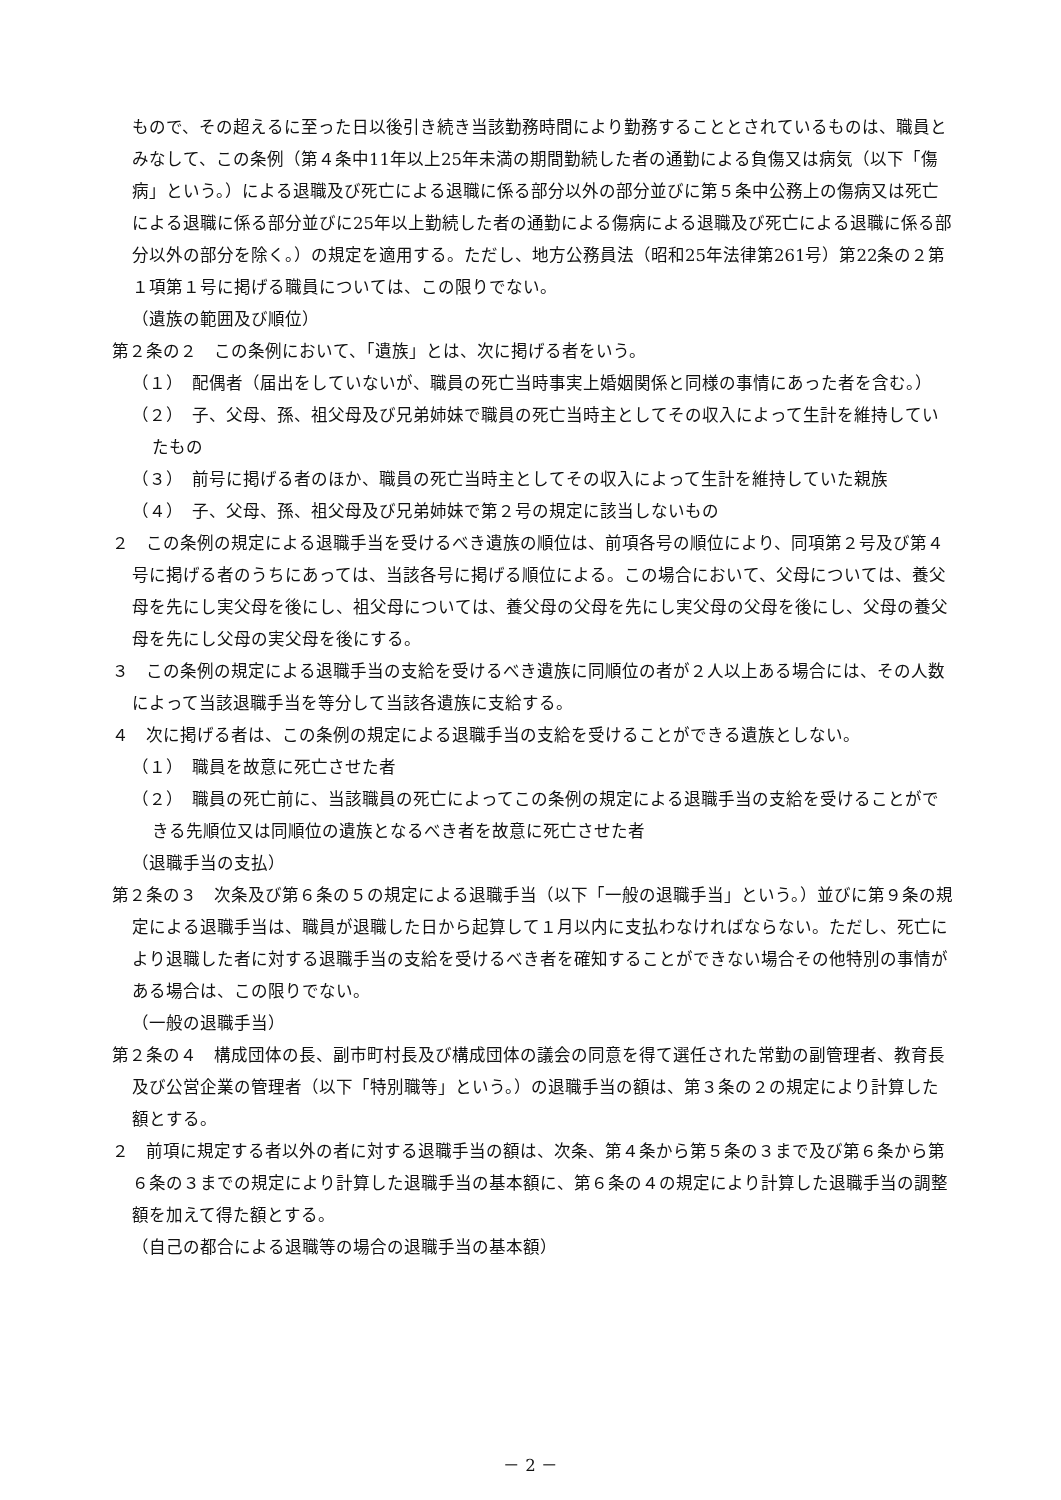もので、その超えるに至った日以後引き続き当該勤務時間により勤務することとされているものは、職員とみなして、この条例（第４条中11年以上25年未満の期間勤続した者の通勤による負傷又は病気（以下「傷病」という。）による退職及び死亡による退職に係る部分以外の部分並びに第５条中公務上の傷病又は死亡による退職に係る部分並びに25年以上勤続した者の通勤による傷病による退職及び死亡による退職に係る部分以外の部分を除く。）の規定を適用する。ただし、地方公務員法（昭和25年法律第261号）第22条の２第１項第１号に掲げる職員については、この限りでない。
（遺族の範囲及び順位）
第２条の２　この条例において、「遺族」とは、次に掲げる者をいう。
（１）　配偶者（届出をしていないが、職員の死亡当時事実上婚姻関係と同様の事情にあった者を含む。）
（２）　子、父母、孫、祖父母及び兄弟姉妹で職員の死亡当時主としてその収入によって生計を維持していたもの
（３）　前号に掲げる者のほか、職員の死亡当時主としてその収入によって生計を維持していた親族
（４）　子、父母、孫、祖父母及び兄弟姉妹で第２号の規定に該当しないもの
２　この条例の規定による退職手当を受けるべき遺族の順位は、前項各号の順位により、同項第２号及び第４号に掲げる者のうちにあっては、当該各号に掲げる順位による。この場合において、父母については、養父母を先にし実父母を後にし、祖父母については、養父母の父母を先にし実父母の父母を後にし、父母の養父母を先にし父母の実父母を後にする。
３　この条例の規定による退職手当の支給を受けるべき遺族に同順位の者が２人以上ある場合には、その人数によって当該退職手当を等分して当該各遺族に支給する。
４　次に掲げる者は、この条例の規定による退職手当の支給を受けることができる遺族としない。
（１）　職員を故意に死亡させた者
（２）　職員の死亡前に、当該職員の死亡によってこの条例の規定による退職手当の支給を受けることができる先順位又は同順位の遺族となるべき者を故意に死亡させた者
（退職手当の支払）
第２条の３　次条及び第６条の５の規定による退職手当（以下「一般の退職手当」という。）並びに第９条の規定による退職手当は、職員が退職した日から起算して１月以内に支払わなければならない。ただし、死亡により退職した者に対する退職手当の支給を受けるべき者を確知することができない場合その他特別の事情がある場合は、この限りでない。
（一般の退職手当）
第２条の４　構成団体の長、副市町村長及び構成団体の議会の同意を得て選任された常勤の副管理者、教育長及び公営企業の管理者（以下「特別職等」という。）の退職手当の額は、第３条の２の規定により計算した額とする。
２　前項に規定する者以外の者に対する退職手当の額は、次条、第４条から第５条の３まで及び第６条から第６条の３までの規定により計算した退職手当の基本額に、第６条の４の規定により計算した退職手当の調整額を加えて得た額とする。
（自己の都合による退職等の場合の退職手当の基本額）
－ 2 －